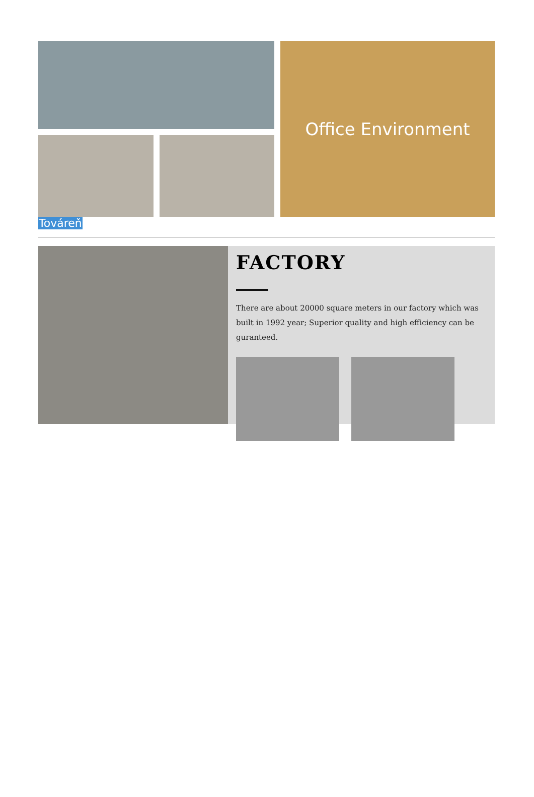Office Environment
Továreň
FACTORY
There are about 20000 square meters in our factory which was built in 1992 year; Superior quality and high efficiency can be guranteed.